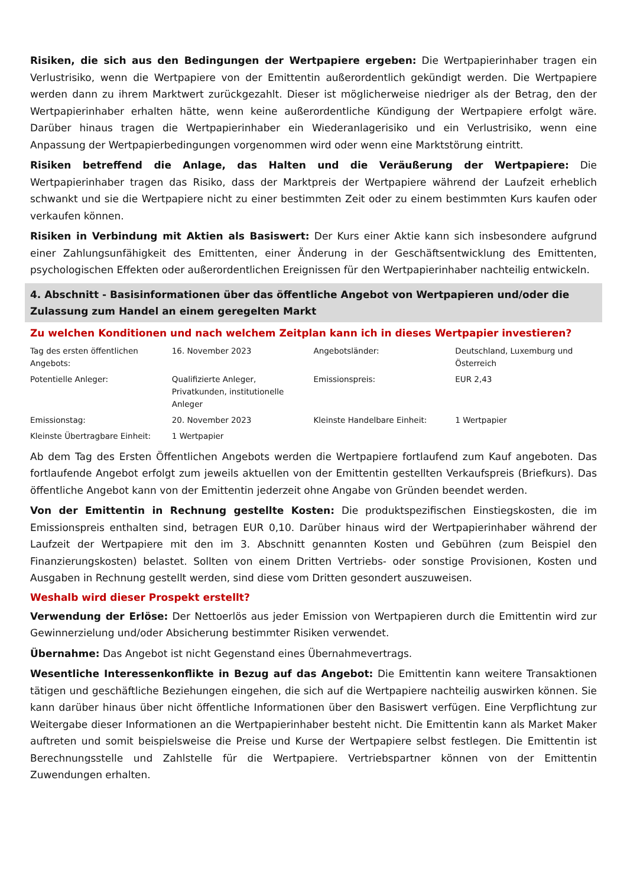Risiken, die sich aus den Bedingungen der Wertpapiere ergeben: Die Wertpapierinhaber tragen ein Verlustrisiko, wenn die Wertpapiere von der Emittentin außerordentlich gekündigt werden. Die Wertpapiere werden dann zu ihrem Marktwert zurückgezahlt. Dieser ist möglicherweise niedriger als der Betrag, den der Wertpapierinhaber erhalten hätte, wenn keine außerordentliche Kündigung der Wertpapiere erfolgt wäre. Darüber hinaus tragen die Wertpapierinhaber ein Wiederanlagerisiko und ein Verlustrisiko, wenn eine Anpassung der Wertpapierbedingungen vorgenommen wird oder wenn eine Marktstörung eintritt.
Risiken betreffend die Anlage, das Halten und die Veräußerung der Wertpapiere: Die Wertpapierinhaber tragen das Risiko, dass der Marktpreis der Wertpapiere während der Laufzeit erheblich schwankt und sie die Wertpapiere nicht zu einer bestimmten Zeit oder zu einem bestimmten Kurs kaufen oder verkaufen können.
Risiken in Verbindung mit Aktien als Basiswert: Der Kurs einer Aktie kann sich insbesondere aufgrund einer Zahlungsunfähigkeit des Emittenten, einer Änderung in der Geschäftsentwicklung des Emittenten, psychologischen Effekten oder außerordentlichen Ereignissen für den Wertpapierinhaber nachteilig entwickeln.
4. Abschnitt - Basisinformationen über das öffentliche Angebot von Wertpapieren und/oder die Zulassung zum Handel an einem geregelten Markt
Zu welchen Konditionen und nach welchem Zeitplan kann ich in dieses Wertpapier investieren?
| Tag des ersten öffentlichen Angebots: | 16. November 2023 | Angebotsländer: | Deutschland, Luxemburg und Österreich |
| Potentielle Anleger: | Qualifizierte Anleger, Privatkunden, institutionelle Anleger | Emissionspreis: | EUR 2,43 |
| Emissionstag: | 20. November 2023 | Kleinste Handelbare Einheit: | 1 Wertpapier |
| Kleinste Übertragbare Einheit: | 1 Wertpapier | | |
Ab dem Tag des Ersten Öffentlichen Angebots werden die Wertpapiere fortlaufend zum Kauf angeboten. Das fortlaufende Angebot erfolgt zum jeweils aktuellen von der Emittentin gestellten Verkaufspreis (Briefkurs). Das öffentliche Angebot kann von der Emittentin jederzeit ohne Angabe von Gründen beendet werden.
Von der Emittentin in Rechnung gestellte Kosten: Die produktspezifischen Einstiegskosten, die im Emissionspreis enthalten sind, betragen EUR 0,10. Darüber hinaus wird der Wertpapierinhaber während der Laufzeit der Wertpapiere mit den im 3. Abschnitt genannten Kosten und Gebühren (zum Beispiel den Finanzierungskosten) belastet. Sollten von einem Dritten Vertriebs- oder sonstige Provisionen, Kosten und Ausgaben in Rechnung gestellt werden, sind diese vom Dritten gesondert auszuweisen.
Weshalb wird dieser Prospekt erstellt?
Verwendung der Erlöse: Der Nettoerlös aus jeder Emission von Wertpapieren durch die Emittentin wird zur Gewinnerzielung und/oder Absicherung bestimmter Risiken verwendet.
Übernahme: Das Angebot ist nicht Gegenstand eines Übernahmevertrags.
Wesentliche Interessenkonflikte in Bezug auf das Angebot: Die Emittentin kann weitere Transaktionen tätigen und geschäftliche Beziehungen eingehen, die sich auf die Wertpapiere nachteilig auswirken können. Sie kann darüber hinaus über nicht öffentliche Informationen über den Basiswert verfügen. Eine Verpflichtung zur Weitergabe dieser Informationen an die Wertpapierinhaber besteht nicht. Die Emittentin kann als Market Maker auftreten und somit beispielsweise die Preise und Kurse der Wertpapiere selbst festlegen. Die Emittentin ist Berechnungsstelle und Zahlstelle für die Wertpapiere. Vertriebspartner können von der Emittentin Zuwendungen erhalten.